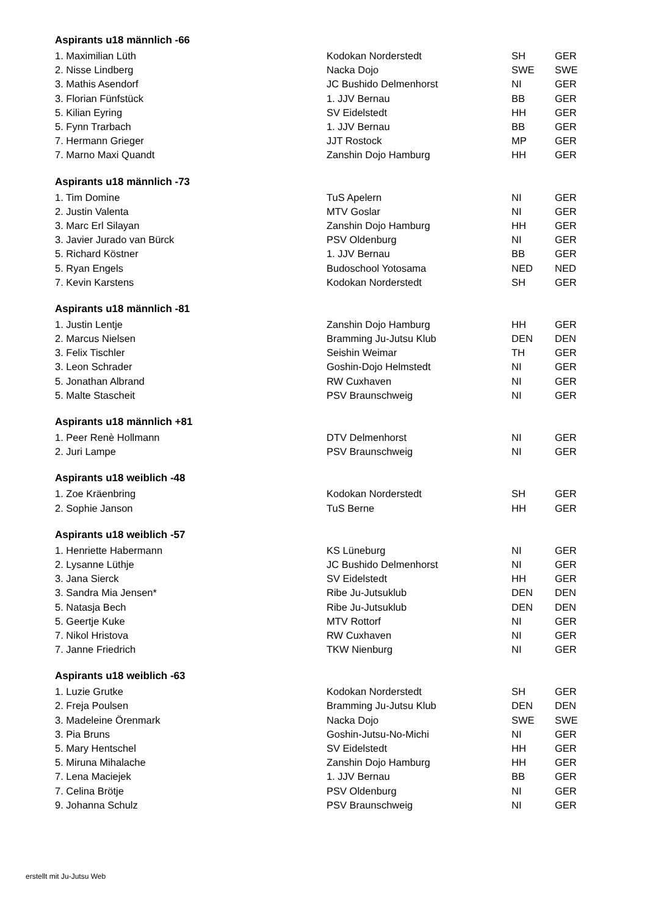Aspirants u18 männlich -66
| 1. Maximilian Lüth | Kodokan Norderstedt | SH | GER |
| 2. Nisse Lindberg | Nacka Dojo | SWE | SWE |
| 3. Mathis Asendorf | JC Bushido Delmenhorst | NI | GER |
| 3. Florian Fünfstück | 1. JJV Bernau | BB | GER |
| 5. Kilian Eyring | SV Eidelstedt | HH | GER |
| 5. Fynn Trarbach | 1. JJV Bernau | BB | GER |
| 7. Hermann Grieger | JJT Rostock | MP | GER |
| 7. Marno Maxi Quandt | Zanshin Dojo Hamburg | HH | GER |
Aspirants u18 männlich -73
| 1. Tim Domine | TuS Apelern | NI | GER |
| 2. Justin Valenta | MTV Goslar | NI | GER |
| 3. Marc Erl Silayan | Zanshin Dojo Hamburg | HH | GER |
| 3. Javier Jurado van Bürck | PSV Oldenburg | NI | GER |
| 5. Richard Köstner | 1. JJV Bernau | BB | GER |
| 5. Ryan Engels | Budoschool Yotosama | NED | NED |
| 7. Kevin Karstens | Kodokan Norderstedt | SH | GER |
Aspirants u18 männlich -81
| 1. Justin Lentje | Zanshin Dojo Hamburg | HH | GER |
| 2. Marcus Nielsen | Bramming Ju-Jutsu Klub | DEN | DEN |
| 3. Felix Tischler | Seishin Weimar | TH | GER |
| 3. Leon Schrader | Goshin-Dojo Helmstedt | NI | GER |
| 5. Jonathan Albrand | RW Cuxhaven | NI | GER |
| 5. Malte Stascheit | PSV Braunschweig | NI | GER |
Aspirants u18 männlich +81
| 1. Peer Renè Hollmann | DTV Delmenhorst | NI | GER |
| 2. Juri Lampe | PSV Braunschweig | NI | GER |
Aspirants u18 weiblich -48
| 1. Zoe Kräenbring | Kodokan Norderstedt | SH | GER |
| 2. Sophie Janson | TuS Berne | HH | GER |
Aspirants u18 weiblich -57
| 1. Henriette Habermann | KS Lüneburg | NI | GER |
| 2. Lysanne Lüthje | JC Bushido Delmenhorst | NI | GER |
| 3. Jana Sierck | SV Eidelstedt | HH | GER |
| 3. Sandra Mia Jensen* | Ribe Ju-Jutsuklub | DEN | DEN |
| 5. Natasja Bech | Ribe Ju-Jutsuklub | DEN | DEN |
| 5. Geertje Kuke | MTV Rottorf | NI | GER |
| 7. Nikol Hristova | RW Cuxhaven | NI | GER |
| 7. Janne Friedrich | TKW Nienburg | NI | GER |
Aspirants u18 weiblich -63
| 1. Luzie Grutke | Kodokan Norderstedt | SH | GER |
| 2. Freja Poulsen | Bramming Ju-Jutsu Klub | DEN | DEN |
| 3. Madeleine Örenmark | Nacka Dojo | SWE | SWE |
| 3. Pia Bruns | Goshin-Jutsu-No-Michi | NI | GER |
| 5. Mary Hentschel | SV Eidelstedt | HH | GER |
| 5. Miruna Mihalache | Zanshin Dojo Hamburg | HH | GER |
| 7. Lena Maciejek | 1. JJV Bernau | BB | GER |
| 7. Celina Brötje | PSV Oldenburg | NI | GER |
| 9. Johanna Schulz | PSV Braunschweig | NI | GER |
erstellt mit Ju-Jutsu Web